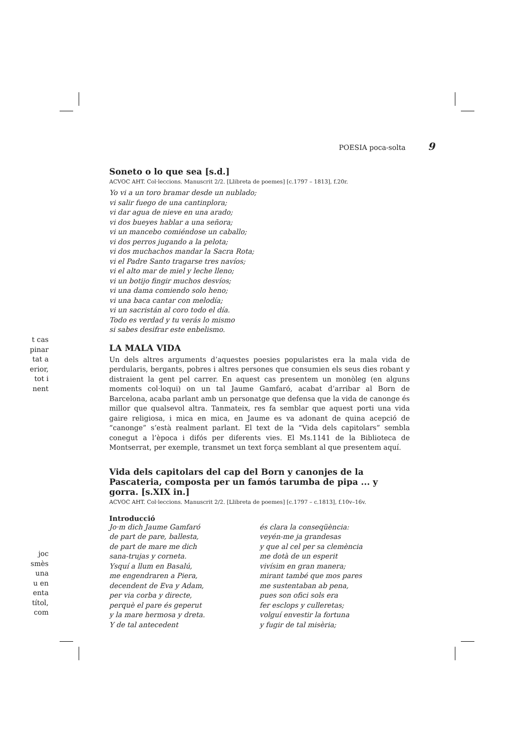t cas
pinar
tat a
erior,
tot i
nent
joc
smès
una
u en
enta
títol,
com
POESIA poca-solta 9
Soneto o lo que sea [s.d.]
ACVOC AHT. Col·leccions. Manuscrit 2/2. [Llibreta de poemes] [c.1797 – 1813], f.20r.
Yo vi a un toro bramar desde un nublado;
vi salir fuego de una cantinplora;
vi dar agua de nieve en una arado;
vi dos bueyes hablar a una señora;
vi un mancebo comiéndose un caballo;
vi dos perros jugando a la pelota;
vi dos muchachos mandar la Sacra Rota;
vi el Padre Santo tragarse tres navíos;
vi el alto mar de miel y leche lleno;
vi un botijo fingir muchos desvíos;
vi una dama comiendo solo heno;
vi una baca cantar con melodía;
vi un sacristán al coro todo el día.
Todo es verdad y tu verás lo mismo
si sabes desifrar este enbelismo.
LA MALA VIDA
Un dels altres arguments d’aquestes poesies popularistes era la mala vida de perdularis, bergants, pobres i altres persones que consumien els seus dies robant y distraient la gent pel carrer. En aquest cas presentem un monòleg (en alguns moments col·loqui) on un tal Jaume Gamfaró, acabat d’arribar al Born de Barcelona, acaba parlant amb un personatge que defensa que la vida de canonge és millor que qualsevol altra. Tanmateix, res fa semblar que aquest porti una vida gaire religiosa, i mica en mica, en Jaume es va adonant de quina acepció de “canonge” s’està realment parlant. El text de la “Vida dels capitolars” sembla conegut a l’època i difós per diferents vies. El Ms.1141 de la Biblioteca de Montserrat, per exemple, transmet un text força semblant al que presentem aquí.
Vida dels capitolars del cap del Born y canonjes de la Pascateria, composta per un famós tarumba de pipa ... y gorra. [s.XIX in.]
ACVOC AHT. Col·leccions. Manuscrit 2/2. [Llibreta de poemes] [c.1797 – c.1813], f.10v–16v.
Introducció
Jo·m dich Jaume Gamfaró
de part de pare, ballesta,
de part de mare me dich
sana-trujas y corneta.
Ysquí a llum en Basalú,
me engendraren a Piera,
decendent de Eva y Adam,
per via corba y directe,
perquè el pare és geperut
y la mare hermosa y dreta.
Y de tal antecedent
és clara la conseqüència:
veyén-me ja grandesas
y que al cel per sa clemència
me dotà de un esperit
vivísim en gran manera;
mirant també que mos pares
me sustentaban ab pena,
pues son ofici sols era
fer esclops y culleretas;
volguí envestir la fortuna
y fugir de tal misèria;